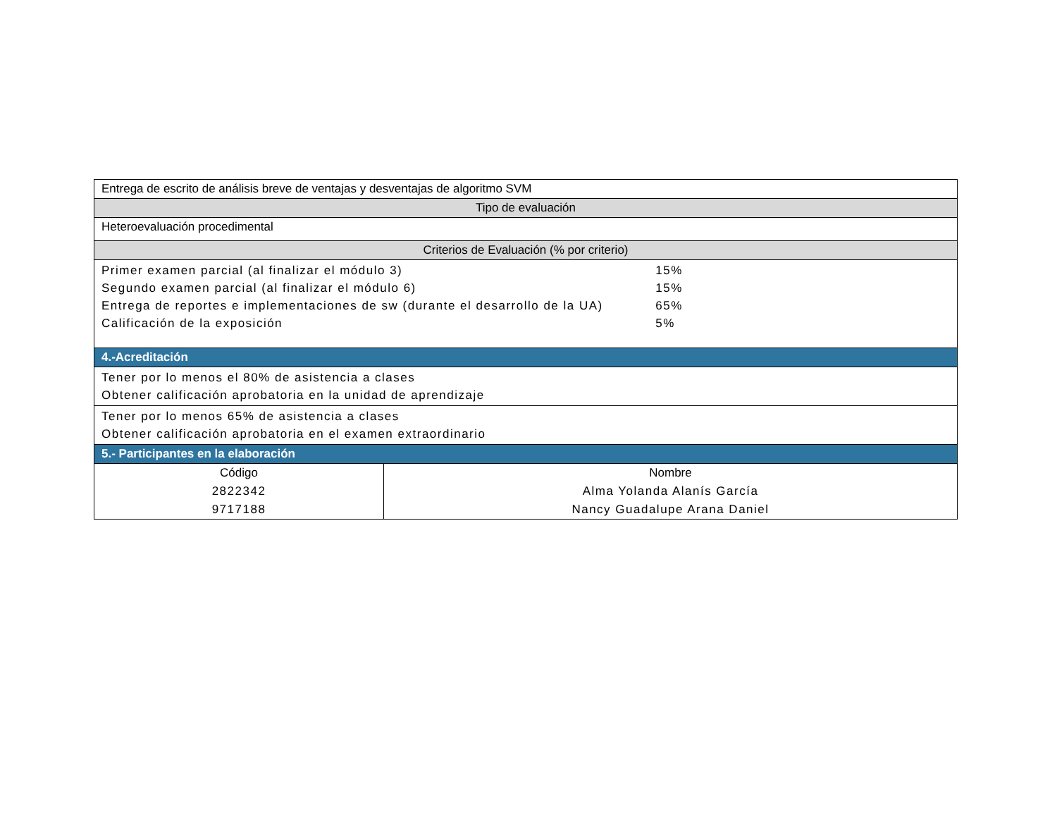| Entrega de escrito de análisis breve de ventajas y desventajas de algoritmo SVM | |
| Tipo de evaluación | |
| Heteroevaluación procedimental | |
| Criterios de Evaluación (% por criterio) | |
| Primer examen parcial (al finalizar el módulo 3) 15% Segundo examen parcial (al finalizar el módulo 6) 15% Entrega de reportes e implementaciones de sw (durante el desarrollo de la UA) 65% Calificación de la exposición 5% | |
| 4.-Acreditación | |
| Tener por lo menos el 80% de asistencia a clases Obtener calificación aprobatoria en la unidad de aprendizaje | |
| Tener por lo menos 65% de asistencia a clases Obtener calificación aprobatoria en el examen extraordinario | |
| 5.- Participantes en la elaboración | |
| Código | Nombre |
| 2822342 | Alma Yolanda Alanís García |
| 9717188 | Nancy Guadalupe Arana Daniel |